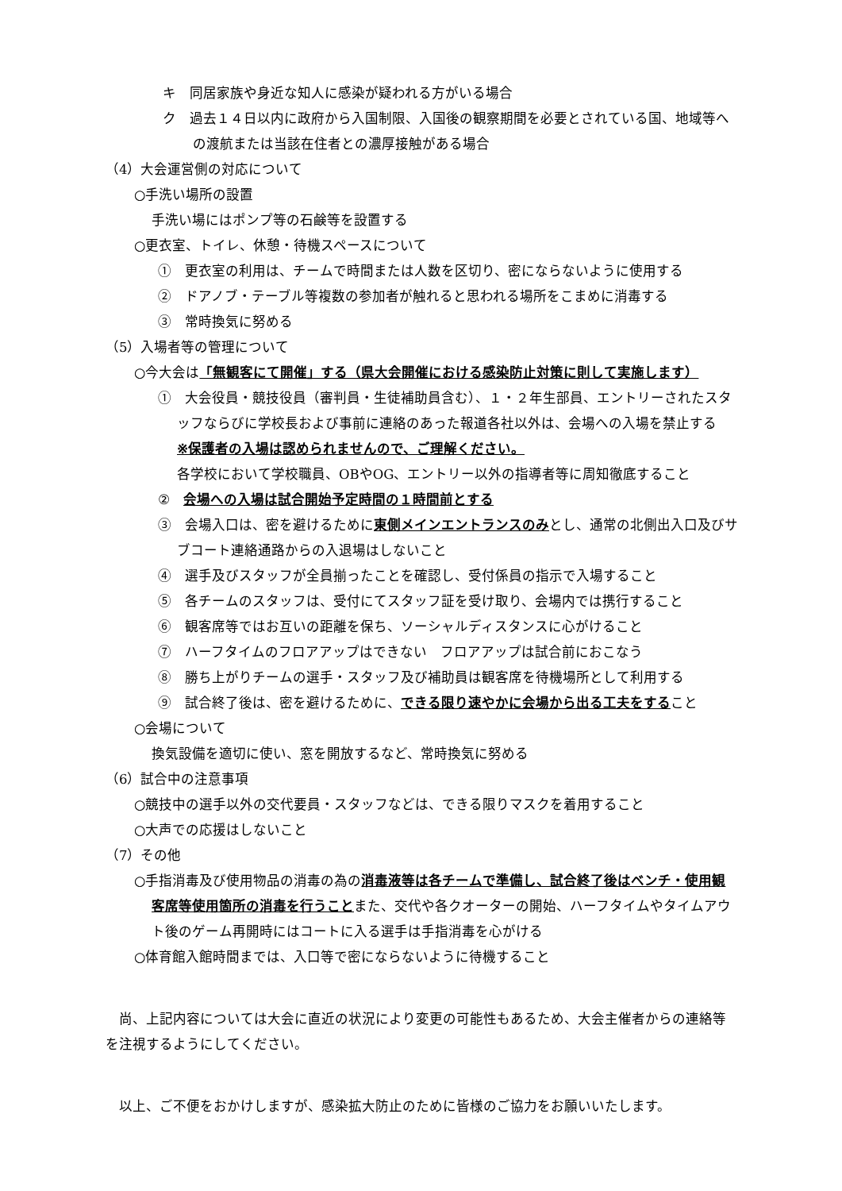キ　同居家族や身近な知人に感染が疑われる方がいる場合
ク　過去１４日以内に政府から入国制限、入国後の観察期間を必要とされている国、地域等への渡航または当該在住者との濃厚接触がある場合
（4）大会運営側の対応について
○手洗い場所の設置
手洗い場にはポンプ等の石鹸等を設置する
○更衣室、トイレ、休憩・待機スペースについて
①　更衣室の利用は、チームで時間または人数を区切り、密にならないように使用する
②　ドアノブ・テーブル等複数の参加者が触れると思われる場所をこまめに消毒する
③　常時換気に努める
（5）入場者等の管理について
○今大会は「無観客にて開催」する（県大会開催における感染防止対策に則して実施します）
①　大会役員・競技役員（審判員・生徒補助員含む）、１・２年生部員、エントリーされたスタッフならびに学校長および事前に連絡のあった報道各社以外は、会場への入場を禁止する　※保護者の入場は認められませんので、ご理解ください。
各学校において学校職員、OBやOG、エントリー以外の指導者等に周知徹底すること
②　会場への入場は試合開始予定時間の１時間前とする
③　会場入口は、密を避けるために東側メインエントランスのみとし、通常の北側出入口及びサブコート連絡通路からの入退場はしないこと
④　選手及びスタッフが全員揃ったことを確認し、受付係員の指示で入場すること
⑤　各チームのスタッフは、受付にてスタッフ証を受け取り、会場内では携行すること
⑥　観客席等ではお互いの距離を保ち、ソーシャルディスタンスに心がけること
⑦　ハーフタイムのフロアアップはできない　フロアアップは試合前におこなう
⑧　勝ち上がりチームの選手・スタッフ及び補助員は観客席を待機場所として利用する
⑨　試合終了後は、密を避けるために、できる限り速やかに会場から出る工夫をすること
○会場について
換気設備を適切に使い、窓を開放するなど、常時換気に努める
（6）試合中の注意事項
○競技中の選手以外の交代要員・スタッフなどは、できる限りマスクを着用すること
○大声での応援はしないこと
（7）その他
○手指消毒及び使用物品の消毒の為の消毒液等は各チームで準備し、試合終了後はベンチ・使用観客席等使用箇所の消毒を行うことまた、交代や各クオーターの開始、ハーフタイムやタイムアウト後のゲーム再開時にはコートに入る選手は手指消毒を心がける
○体育館入館時間までは、入口等で密にならないように待機すること
尚、上記内容については大会に直近の状況により変更の可能性もあるため、大会主催者からの連絡等を注視するようにしてください。
以上、ご不便をおかけしますが、感染拡大防止のために皆様のご協力をお願いいたします。